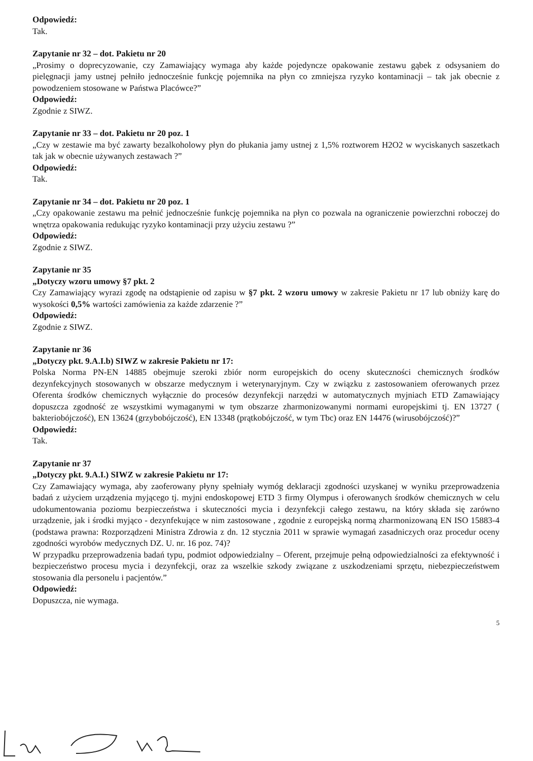Odpowiedź:
Tak.
Zapytanie nr 32 – dot. Pakietu nr 20
„Prosimy o doprecyzowanie, czy Zamawiający wymaga aby każde pojedyncze opakowanie zestawu gąbek z odsysaniem do pielęgnacji jamy ustnej pełniło jednocześnie funkcję pojemnika na płyn co zmniejsza ryzyko kontaminacji – tak jak obecnie z powodzeniem stosowane w Państwa Placówce?”
Odpowiedź:
Zgodnie z SIWZ.
Zapytanie nr 33 – dot. Pakietu nr 20 poz. 1
„Czy w zestawie ma być zawarty bezalkoholowy płyn do płukania jamy ustnej z 1,5% roztworem H2O2 w wyciskanych saszetkach tak jak w obecnie używanych zestawach ?”
Odpowiedź:
Tak.
Zapytanie nr 34 – dot. Pakietu nr 20 poz. 1
„Czy opakowanie zestawu ma pełnić jednocześnie funkcję pojemnika na płyn co pozwala na ograniczenie powierzchni roboczej do wnętrza opakowania redukując ryzyko kontaminacji przy użyciu zestawu ?”
Odpowiedź:
Zgodnie z SIWZ.
Zapytanie nr 35
„Dotyczy wzoru umowy §7 pkt. 2
Czy Zamawiający wyrazi zgodę na odstąpienie od zapisu w §7 pkt. 2 wzoru umowy w zakresie Pakietu nr 17 lub obniży karę do wysokości 0,5% wartości zamówienia za każde zdarzenie ?”
Odpowiedź:
Zgodnie z SIWZ.
Zapytanie nr 36
„Dotyczy pkt. 9.A.I.b) SIWZ w zakresie Pakietu nr 17:
Polska Norma PN-EN 14885 obejmuje szeroki zbiór norm europejskich do oceny skuteczności chemicznych środków dezynfekcyjnych stosowanych w obszarze medycznym i weterynaryjnym. Czy w związku z zastosowaniem oferowanych przez Oferenta środków chemicznych wyłącznie do procesów dezynfekcji narzędzi w automatycznych myjniach ETD Zamawiający dopuszcza zgodność ze wszystkimi wymaganymi w tym obszarze zharmonizowanymi normami europejskimi tj. EN 13727 ( bakteriobójczość), EN 13624 (grzybobójczość), EN 13348 (prątkobójczość, w tym Tbc) oraz EN 14476 (wirusobójczość)?”
Odpowiedź:
Tak.
Zapytanie nr 37
„Dotyczy pkt. 9.A.I.) SIWZ w zakresie Pakietu nr 17:
Czy Zamawiający wymaga, aby zaoferowany płyny spełniały wymóg deklaracji zgodności uzyskanej w wyniku przeprowadzenia badań z użyciem urządzenia myjącego tj. myjni endoskopowej ETD 3 firmy Olympus i oferowanych środków chemicznych w celu udokumentowania poziomu bezpieczeństwa i skuteczności mycia i dezynfekcji całego zestawu, na który składa się zarówno urządzenie, jak i środki myjąco - dezynfekujące w nim zastosowane , zgodnie z europejską normą zharmonizowaną EN ISO 15883-4 (podstawa prawna: Rozporządzeni Ministra Zdrowia z dn. 12 stycznia 2011 w sprawie wymagań zasadniczych oraz procedur oceny zgodności wyrobów medycznych DZ. U. nr. 16 poz. 74)?
W przypadku przeprowadzenia badań typu, podmiot odpowiedzialny – Oferent, przejmuje pełną odpowiedzialności za efektywność i bezpieczeństwo procesu mycia i dezynfekcji, oraz za wszelkie szkody związane z uszkodzeniami sprzętu, niebezpieczeństwem stosowania dla personelu i pacjentów.”
Odpowiedź:
Dopuszcza, nie wymaga.
5